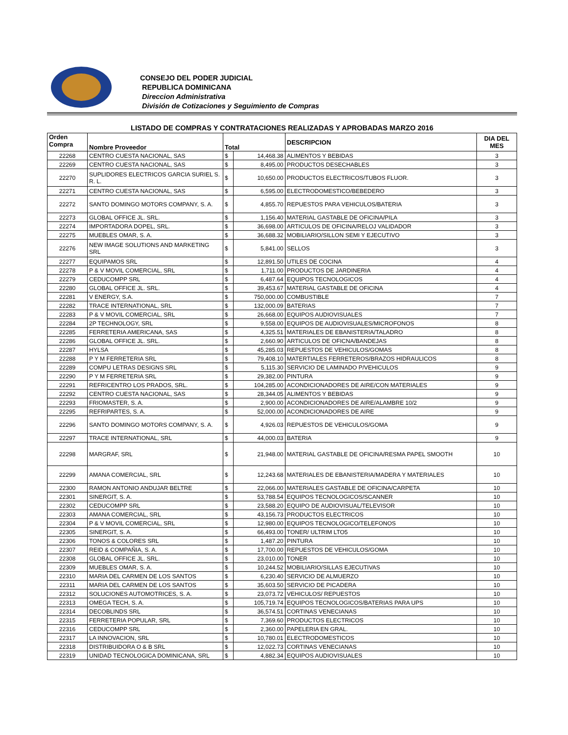CONSEJO DEL PODER JUDICIAL
REPUBLICA DOMINICANA
Direccion Administrativa
División de Cotizaciones y Seguimiento de Compras
LISTADO DE COMPRAS Y CONTRATACIONES REALIZADAS Y APROBADAS MARZO 2016
| Orden Compra | Nombre Proveedor | Total | | DESCRIPCION | DIA DEL MES |
| --- | --- | --- | --- | --- | --- |
| 22268 | CENTRO CUESTA NACIONAL, SAS | $ | 14,468.38 | ALIMENTOS Y BEBIDAS | 3 |
| 22269 | CENTRO CUESTA NACIONAL, SAS | $ | 8,495.00 | PRODUCTOS DESECHABLES | 3 |
| 22270 | SUPLIDORES ELECTRICOS GARCIA SURIEL S. R. L. | $ | 10,650.00 | PRODUCTOS ELECTRICOS/TUBOS FLUOR. | 3 |
| 22271 | CENTRO CUESTA NACIONAL, SAS | $ | 6,595.00 | ELECTRODOMESTICO/BEBEDERO | 3 |
| 22272 | SANTO DOMINGO MOTORS COMPANY, S. A. | $ | 4,855.70 | REPUESTOS PARA VEHICULOS/BATERIA | 3 |
| 22273 | GLOBAL OFFICE JL. SRL. | $ | 1,156.40 | MATERIAL GASTABLE DE OFICINA/PILA | 3 |
| 22274 | IMPORTADORA DOPEL, SRL. | $ | 36,698.00 | ARTICULOS DE OFICINA/RELOJ VALIDADOR | 3 |
| 22275 | MUEBLES OMAR, S. A. | $ | 36,688.32 | MOBILIARIO/SILLON SEMI Y EJECUTIVO | 3 |
| 22276 | NEW IMAGE SOLUTIONS AND MARKETING SRL | $ | 5,841.00 | SELLOS | 3 |
| 22277 | EQUIPAMOS SRL | $ | 12,891.50 | UTILES DE COCINA | 4 |
| 22278 | P & V MOVIL COMERCIAL, SRL | $ | 1,711.00 | PRODUCTOS DE JARDINERIA | 4 |
| 22279 | CEDUCOMPP SRL | $ | 6,487.64 | EQUIPOS TECNOLOGICOS | 4 |
| 22280 | GLOBAL OFFICE JL. SRL. | $ | 39,453.67 | MATERIAL GASTABLE DE OFICINA | 4 |
| 22281 | V ENERGY, S.A. | $ | 750,000.00 | COMBUSTIBLE | 7 |
| 22282 | TRACE INTERNATIONAL, SRL | $ | 132,000.09 | BATERIAS | 7 |
| 22283 | P & V MOVIL COMERCIAL, SRL | $ | 26,668.00 | EQUIPOS AUDIOVISUALES | 7 |
| 22284 | 2P TECHNOLOGY, SRL | $ | 9,558.00 | EQUIPOS DE AUDIOVISUALES/MICROFONOS | 8 |
| 22285 | FERRETERIA AMERICANA, SAS | $ | 4,325.51 | MATERIALES DE EBANISTERIA/TALADRO | 8 |
| 22286 | GLOBAL OFFICE JL. SRL. | $ | 2,660.90 | ARTICULOS DE OFICNA/BANDEJAS | 8 |
| 22287 | HYLSA | $ | 45,285.03 | REPUESTOS DE VEHICULOS/GOMAS | 8 |
| 22288 | P Y M FERRETERIA SRL | $ | 79,408.10 | MATERTIALES FERRETEROS/BRAZOS HIDRAULICOS | 8 |
| 22289 | COMPU LETRAS DESIGNS SRL | $ | 5,115.30 | SERVICIO DE LAMINADO P/VEHICULOS | 9 |
| 22290 | P Y M FERRETERIA SRL | $ | 29,382.00 | PINTURA | 9 |
| 22291 | REFRICENTRO LOS PRADOS, SRL. | $ | 104,285.00 | ACONDICIONADORES DE AIRE/CON MATERIALES | 9 |
| 22292 | CENTRO CUESTA NACIONAL, SAS | $ | 28,344.05 | ALIMENTOS Y BEBIDAS | 9 |
| 22293 | FRIOMASTER, S. A. | $ | 2,900.00 | ACONDICIONADORES DE AIRE/ALAMBRE 10/2 | 9 |
| 22295 | REFRIPARTES, S. A. | $ | 52,000.00 | ACONDICIONADORES DE AIRE | 9 |
| 22296 | SANTO DOMINGO MOTORS COMPANY, S. A. | $ | 4,926.03 | REPUESTOS DE VEHICULOS/GOMA | 9 |
| 22297 | TRACE INTERNATIONAL, SRL | $ | 44,000.03 | BATERIA | 9 |
| 22298 | MARGRAF, SRL | $ | 21,948.00 | MATERIAL GASTABLE DE OFICINA/RESMA PAPEL SMOOTH | 10 |
| 22299 | AMANA COMERCIAL, SRL | $ | 12,243.68 | MATERIALES DE EBANISTERIA/MADERA Y MATERIALES | 10 |
| 22300 | RAMON ANTONIO ANDUJAR BELTRE | $ | 22,066.00 | MATERIALES GASTABLE DE OFICINA/CARPETA | 10 |
| 22301 | SINERGIT, S. A. | $ | 53,788.54 | EQUIPOS TECNOLOGICOS/SCANNER | 10 |
| 22302 | CEDUCOMPP SRL | $ | 23,588.20 | EQUIPO DE AUDIOVISUAL/TELEVISOR | 10 |
| 22303 | AMANA COMERCIAL, SRL | $ | 43,156.73 | PRODUCTOS ELECTRICOS | 10 |
| 22304 | P & V MOVIL COMERCIAL, SRL | $ | 12,980.00 | EQUIPOS TECNOLOGICO/TELEFONOS | 10 |
| 22305 | SINERGIT, S. A. | $ | 66,493.00 | TONER/ ULTRIM LTO5 | 10 |
| 22306 | TONOS & COLORES SRL | $ | 1,487.20 | PINTURA | 10 |
| 22307 | REID & COMPAÑIA, S. A. | $ | 17,700.00 | REPUESTOS DE VEHICULOS/GOMA | 10 |
| 22308 | GLOBAL OFFICE JL. SRL. | $ | 23,010.00 | TONER | 10 |
| 22309 | MUEBLES OMAR, S. A. | $ | 10,244.52 | MOBILIARIO/SILLAS EJECUTIVAS | 10 |
| 22310 | MARIA DEL CARMEN DE LOS SANTOS | $ | 6,230.40 | SERVICIO DE ALMUERZO | 10 |
| 22311 | MARIA DEL CARMEN DE LOS SANTOS | $ | 35,603.50 | SERVICIO DE PICADERA | 10 |
| 22312 | SOLUCIONES AUTOMOTRICES, S. A. | $ | 23,073.72 | VEHICULOS/ REPUESTOS | 10 |
| 22313 | OMEGA TECH, S. A. | $ | 105,719.74 | EQUIPOS TECNOLOGICOS/BATERIAS PARA UPS | 10 |
| 22314 | DECOBLINDS SRL | $ | 36,574.51 | CORTINAS VENECIANAS | 10 |
| 22315 | FERRETERIA POPULAR, SRL | $ | 7,369.60 | PRODUCTOS ELECTRICOS | 10 |
| 22316 | CEDUCOMPP SRL | $ | 2,360.00 | PAPELERIA EN GRAL. | 10 |
| 22317 | LA INNOVACION, SRL | $ | 10,780.01 | ELECTRODOMESTICOS | 10 |
| 22318 | DISTRIBUIDORA O & B SRL | $ | 12,022.73 | CORTINAS VENECIANAS | 10 |
| 22319 | UNIDAD TECNOLOGICA DOMINICANA, SRL | $ | 4,882.34 | EQUIPOS AUDIOVISUALES | 10 |